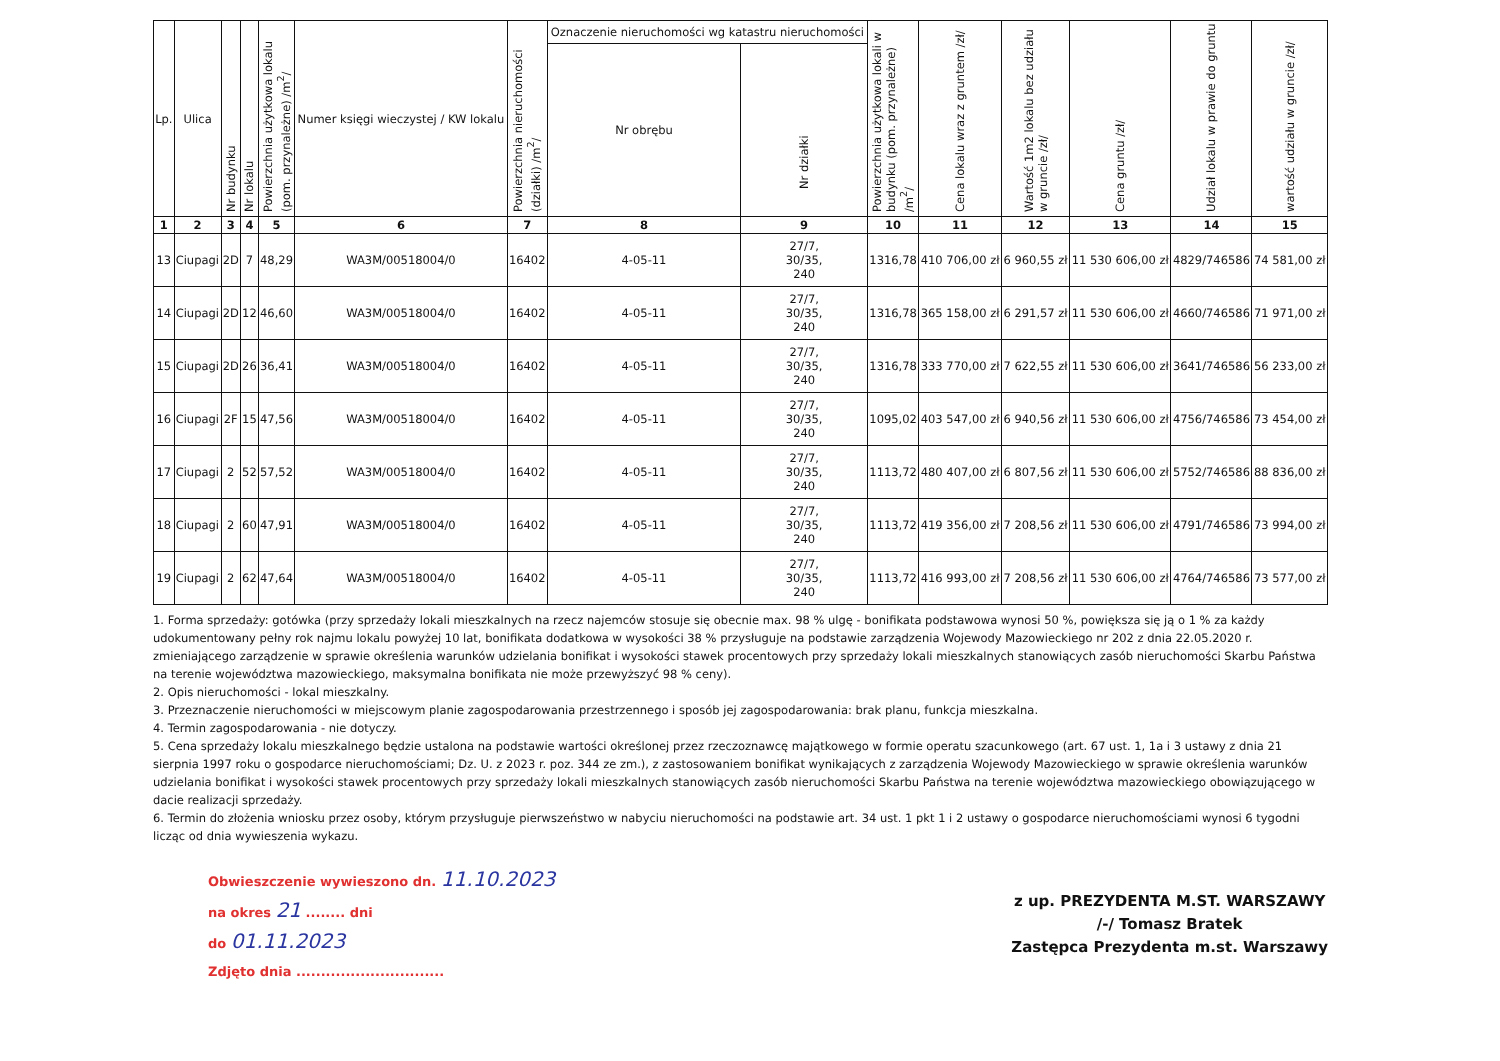| Lp. | Ulica | Nr budynku | Nr lokalu | Powierzchnia użytkowa lokalu (pom. przynależne) /m<sup>2</sup>/ | Numer księgi wieczystej / KW lokalu | Powierzchnia nieruchomości (działki) /m<sup>2</sup>/ | Oznaczenie nieruchomości wg katastru nieruchomości | | Powierzchnia użytkowa lokali w budynku (pom. przynależne) /m<sup>2</sup>/ | Cena lokalu wraz z gruntem /zł/ | Wartość 1m2 lokalu bez udziału w gruncie /zł/ | Cena gruntu /zł/ | Udział lokalu w prawie do gruntu | wartość udziału w gruncie /zł/ |
| --- | --- | --- | --- | --- | --- | --- | --- | --- | --- | --- | --- | --- | --- | --- |
| | | | | | | | Nr obrębu | Nr działki | | | | | | |
| 1 | 2 | 3 | 4 | 5 | 6 | 7 | 8 | 9 | 10 | 11 | 12 | 13 | 14 | 15 |
| 13 | Ciupagi | 2D | 7 | 48,29 | WA3M/00518004/0 | 16402 | 4-05-11 | 27/7, 30/35, 240 | 1316,78 | 410 706,00 zł | 6 960,55 zł | 11 530 606,00 zł | 4829/746586 | 74 581,00 zł |
| 14 | Ciupagi | 2D | 12 | 46,60 | WA3M/00518004/0 | 16402 | 4-05-11 | 27/7, 30/35, 240 | 1316,78 | 365 158,00 zł | 6 291,57 zł | 11 530 606,00 zł | 4660/746586 | 71 971,00 zł |
| 15 | Ciupagi | 2D | 26 | 36,41 | WA3M/00518004/0 | 16402 | 4-05-11 | 27/7, 30/35, 240 | 1316,78 | 333 770,00 zł | 7 622,55 zł | 11 530 606,00 zł | 3641/746586 | 56 233,00 zł |
| 16 | Ciupagi | 2F | 15 | 47,56 | WA3M/00518004/0 | 16402 | 4-05-11 | 27/7, 30/35, 240 | 1095,02 | 403 547,00 zł | 6 940,56 zł | 11 530 606,00 zł | 4756/746586 | 73 454,00 zł |
| 17 | Ciupagi | 2 | 52 | 57,52 | WA3M/00518004/0 | 16402 | 4-05-11 | 27/7, 30/35, 240 | 1113,72 | 480 407,00 zł | 6 807,56 zł | 11 530 606,00 zł | 5752/746586 | 88 836,00 zł |
| 18 | Ciupagi | 2 | 60 | 47,91 | WA3M/00518004/0 | 16402 | 4-05-11 | 27/7, 30/35, 240 | 1113,72 | 419 356,00 zł | 7 208,56 zł | 11 530 606,00 zł | 4791/746586 | 73 994,00 zł |
| 19 | Ciupagi | 2 | 62 | 47,64 | WA3M/00518004/0 | 16402 | 4-05-11 | 27/7, 30/35, 240 | 1113,72 | 416 993,00 zł | 7 208,56 zł | 11 530 606,00 zł | 4764/746586 | 73 577,00 zł |
1. Forma sprzedaży: gotówka (przy sprzedaży lokali mieszkalnych na rzecz najemców stosuje się obecnie max. 98 % ulgę - bonifikata podstawowa wynosi 50 %, powiększa się ją o 1 % za każdy udokumentowany pełny rok najmu lokalu powyżej 10 lat, bonifikata dodatkowa w wysokości 38 % przysługuje na podstawie zarządzenia Wojewody Mazowieckiego nr 202 z dnia 22.05.2020 r. zmieniającego zarządzenie w sprawie określenia warunków udzielania bonifikat i wysokości stawek procentowych przy sprzedaży lokali mieszkalnych stanowiących zasób nieruchomości Skarbu Państwa na terenie województwa mazowieckiego, maksymalna bonifikata nie może przewyższyć 98 % ceny).
2. Opis nieruchomości - lokal mieszkalny.
3. Przeznaczenie nieruchomości w miejscowym planie zagospodarowania przestrzennego i sposób jej zagospodarowania: brak planu, funkcja mieszkalna.
4. Termin zagospodarowania - nie dotyczy.
5. Cena sprzedaży lokalu mieszkalnego będzie ustalona na podstawie wartości określonej przez rzeczoznawcę majątkowego w formie operatu szacunkowego (art. 67 ust. 1, 1a i 3 ustawy z dnia 21 sierpnia 1997 roku o gospodarce nieruchomościami; Dz. U. z 2023 r. poz. 344 ze zm.), z zastosowaniem bonifikat wynikających z zarządzenia Wojewody Mazowieckiego w sprawie określenia warunków udzielania bonifikat i wysokości stawek procentowych przy sprzedaży lokali mieszkalnych stanowiących zasób nieruchomości Skarbu Państwa na terenie województwa mazowieckiego obowiązującego w dacie realizacji sprzedaży.
6. Termin do złożenia wniosku przez osoby, którym przysługuje pierwszeństwo w nabyciu nieruchomości na podstawie art. 34 ust. 1 pkt 1 i 2 ustawy o gospodarce nieruchomościami wynosi 6 tygodni licząc od dnia wywieszenia wykazu.
Obwieszczenie wywieszono dn. 11.10.2023
na okres 21 ........ dni
do 01.11.2023
Zdjęto dnia ..............................
z up. PREZYDENTA M.ST. WARSZAWY
/-/ Tomasz Bratek
Zastępca Prezydenta m.st. Warszawy